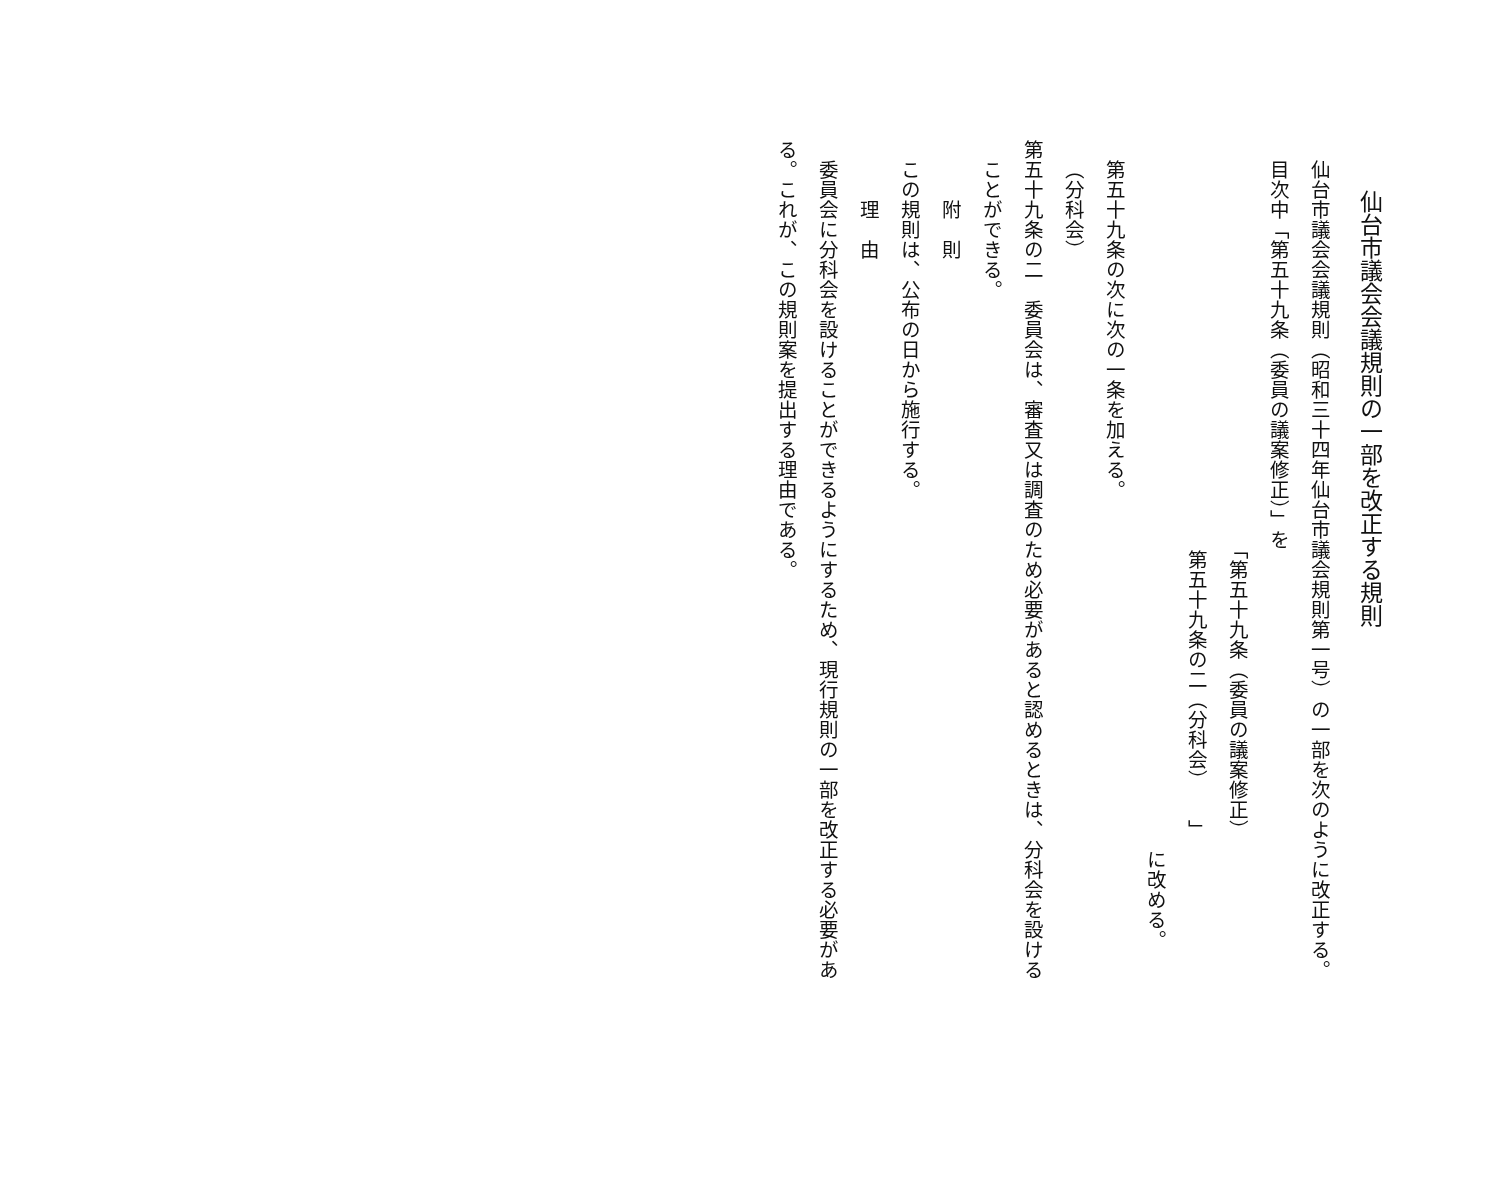仙台市議会会議規則の一部を改正する規則
仙台市議会会議規則（昭和三十四年仙台市議会規則第一号）の一部を次のように改正する。
目次中「第五十九条（委員の議案修正）」を
「第五十九条（委員の議案修正）
第五十九条の二（分科会）　　」
に改める。
第五十九条の次に次の一条を加える。
（分科会）
第五十九条の二　委員会は、審査又は調査のため必要があると認めるときは、分科会を設ける
ことができる。
附　則
この規則は、公布の日から施行する。
理　由
委員会に分科会を設けることができるようにするため、現行規則の一部を改正する必要があ
る。これが、この規則案を提出する理由である。